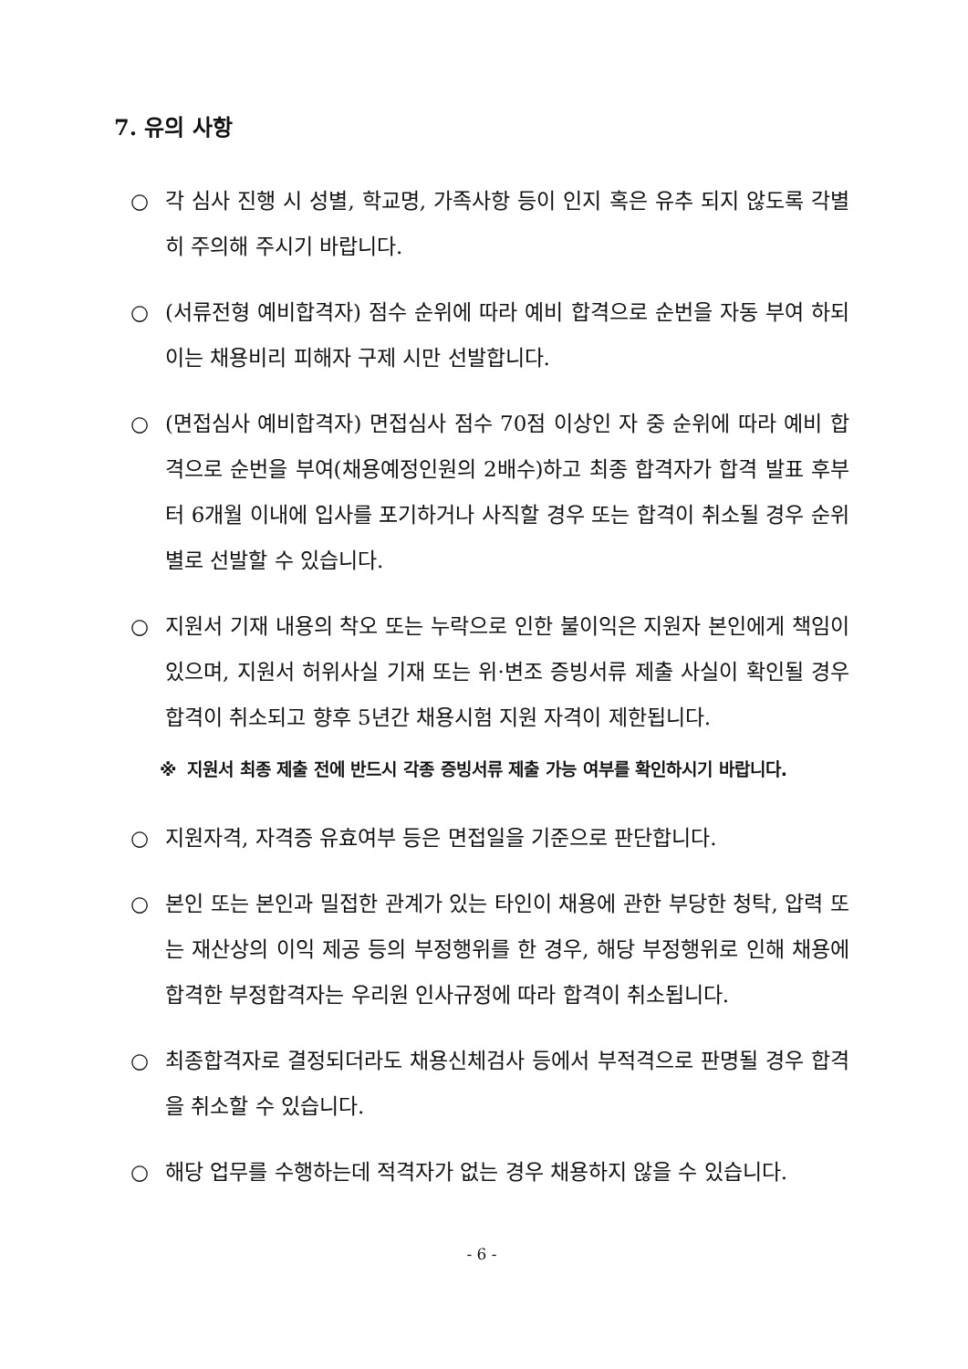7. 유의 사항
○ 각 심사 진행 시 성별, 학교명, 가족사항 등이 인지 혹은 유추 되지 않도록 각별히 주의해 주시기 바랍니다.
○ (서류전형 예비합격자) 점수 순위에 따라 예비 합격으로 순번을 자동 부여 하되 이는 채용비리 피해자 구제 시만 선발합니다.
○ (면접심사 예비합격자) 면접심사 점수 70점 이상인 자 중 순위에 따라 예비 합격으로 순번을 부여(채용예정인원의 2배수)하고 최종 합격자가 합격 발표 후부터 6개월 이내에 입사를 포기하거나 사직할 경우 또는 합격이 취소될 경우 순위별로 선발할 수 있습니다.
○ 지원서 기재 내용의 착오 또는 누락으로 인한 불이익은 지원자 본인에게 책임이 있으며, 지원서 허위사실 기재 또는 위·변조 증빙서류 제출 사실이 확인될 경우 합격이 취소되고 향후 5년간 채용시험 지원 자격이 제한됩니다.
※ 지원서 최종 제출 전에 반드시 각종 증빙서류 제출 가능 여부를 확인하시기 바랍니다.
○ 지원자격, 자격증 유효여부 등은 면접일을 기준으로 판단합니다.
○ 본인 또는 본인과 밀접한 관계가 있는 타인이 채용에 관한 부당한 청탁, 압력 또는 재산상의 이익 제공 등의 부정행위를 한 경우, 해당 부정행위로 인해 채용에 합격한 부정합격자는 우리원 인사규정에 따라 합격이 취소됩니다.
○ 최종합격자로 결정되더라도 채용신체검사 등에서 부적격으로 판명될 경우 합격을 취소할 수 있습니다.
○ 해당 업무를 수행하는데 적격자가 없는 경우 채용하지 않을 수 있습니다.
- 6 -